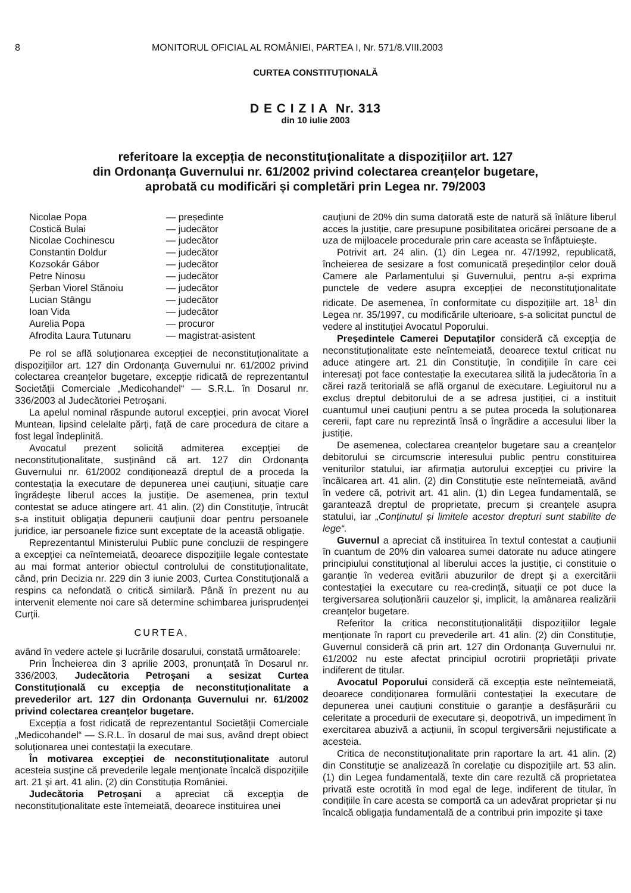8 MONITORUL OFICIAL AL ROMÂNIEI, PARTEA I, Nr. 571/8.VIII.2003
CURTEA CONSTITUȚIONALĂ
D E C I Z I A Nr. 313
din 10 iulie 2003
referitoare la excepția de neconstituționalitate a dispozițiilor art. 127
din Ordonanța Guvernului nr. 61/2002 privind colectarea creanțelor bugetare,
aprobată cu modificări și completări prin Legea nr. 79/2003
| Nicolae Popa | — președinte |
| Costică Bulai | — judecător |
| Nicolae Cochinescu | — judecător |
| Constantin Doldur | — judecător |
| Kozsokár Gábor | — judecător |
| Petre Ninosu | — judecător |
| Șerban Viorel Stănoiu | — judecător |
| Lucian Stângu | — judecător |
| Ioan Vida | — judecător |
| Aurelia Popa | — procuror |
| Afrodita Laura Tutunaru | — magistrat-asistent |
Pe rol se află soluționarea excepției de neconstituționalitate a dispozițiilor art. 127 din Ordonanța Guvernului nr. 61/2002 privind colectarea creanțelor bugetare, excepție ridicată de reprezentantul Societății Comerciale „Medicohandel“ — S.R.L. în Dosarul nr. 336/2003 al Judecătoriei Petroșani.
La apelul nominal răspunde autorul excepției, prin avocat Viorel Muntean, lipsind celelalte părți, față de care procedura de citare a fost legal îndeplinită.
Avocatul prezent solicită admiterea excepției de neconstituționalitate, susținând că art. 127 din Ordonanța Guvernului nr. 61/2002 condiționează dreptul de a proceda la contestația la executare de depunerea unei cauțiuni, situație care îngrădește liberul acces la justiție. De asemenea, prin textul contestat se aduce atingere art. 41 alin. (2) din Constituție, întrucât s-a instituit obligația depunerii cauțiunii doar pentru persoanele juridice, iar persoanele fizice sunt exceptate de la această obligație.
Reprezentantul Ministerului Public pune concluzii de respingere a excepției ca neîntemeiată, deoarece dispozițiile legale contestate au mai format anterior obiectul controlului de constituționalitate, când, prin Decizia nr. 229 din 3 iunie 2003, Curtea Constituțională a respins ca nefondată o critică similară. Până în prezent nu au intervenit elemente noi care să determine schimbarea jurisprudenței Curții.
CURTEA,
având în vedere actele și lucrările dosarului, constată următoarele:
Prin Încheierea din 3 aprilie 2003, pronunțată în Dosarul nr. 336/2003, Judecătoria Petroșani a sesizat Curtea Constituțională cu excepția de neconstituționalitate a prevederilor art. 127 din Ordonanța Guvernului nr. 61/2002 privind colectarea creanțelor bugetare.
Excepția a fost ridicată de reprezentantul Societății Comerciale „Medicohandel“ — S.R.L. în dosarul de mai sus, având drept obiect soluționarea unei contestații la executare.
În motivarea excepției de neconstituționalitate autorul acesteia susține că prevederile legale menționate încalcă dispozițiile art. 21 și art. 41 alin. (2) din Constituția României.
Judecătoria Petroșani a apreciat că excepția de neconstituționalitate este întemeiată, deoarece instituirea unei
cauțiuni de 20% din suma datorată este de natură să înlăture liberul acces la justiție, care presupune posibilitatea oricărei persoane de a uza de mijloacele procedurale prin care aceasta se înfăptuiește.
Potrivit art. 24 alin. (1) din Legea nr. 47/1992, republicată, încheierea de sesizare a fost comunicată președinților celor două Camere ale Parlamentului și Guvernului, pentru a-și exprima punctele de vedere asupra excepției de neconstituționalitate ridicate. De asemenea, în conformitate cu dispozițiile art. 18<sup>1</sup> din Legea nr. 35/1997, cu modificările ulterioare, s-a solicitat punctul de vedere al instituției Avocatul Poporului.
Președintele Camerei Deputaților consideră că excepția de neconstituționalitate este neîntemeiată, deoarece textul criticat nu aduce atingere art. 21 din Constituție, în condițiile în care cei interesați pot face contestație la executarea silită la judecătoria în a cărei rază teritorială se află organul de executare. Legiuitorul nu a exclus dreptul debitorului de a se adresa justiției, ci a instituit cuantumul unei cauțiuni pentru a se putea proceda la soluționarea cererii, fapt care nu reprezintă însă o îngrădire a accesului liber la justiție.
De asemenea, colectarea creanțelor bugetare sau a creanțelor debitorului se circumscrie interesului public pentru constituirea veniturilor statului, iar afirmația autorului excepției cu privire la încălcarea art. 41 alin. (2) din Constituție este neîntemeiată, având în vedere că, potrivit art. 41 alin. (1) din Legea fundamentală, se garantează dreptul de proprietate, precum și creanțele asupra statului, iar „Conținutul și limitele acestor drepturi sunt stabilite de lege“.
Guvernul a apreciat că instituirea în textul contestat a cauțiunii în cuantum de 20% din valoarea sumei datorate nu aduce atingere principiului constituțional al liberului acces la justiție, ci constituie o garanție în vederea evitării abuzurilor de drept și a exercitării contestației la executare cu rea-credință, situații ce pot duce la tergiversarea soluționării cauzelor și, implicit, la amânarea realizării creanțelor bugetare.
Referitor la critica neconstituționalității dispozițiilor legale menționate în raport cu prevederile art. 41 alin. (2) din Constituție, Guvernul consideră că prin art. 127 din Ordonanța Guvernului nr. 61/2002 nu este afectat principiul ocrotirii proprietății private indiferent de titular.
Avocatul Poporului consideră că excepția este neîntemeiată, deoarece condiționarea formulării contestației la executare de depunerea unei cauțiuni constituie o garanție a desfășurării cu celeritate a procedurii de executare și, deopotrivă, un impediment în exercitarea abuzivă a acțiunii, în scopul tergiversării nejustificate a acesteia.
Critica de neconstituționalitate prin raportare la art. 41 alin. (2) din Constituție se analizează în corelație cu dispozițiile art. 53 alin. (1) din Legea fundamentală, texte din care rezultă că proprietatea privată este ocrotită în mod egal de lege, indiferent de titular, în condițiile în care acesta se comportă ca un adevărat proprietar și nu încalcă obligația fundamentală de a contribui prin impozite și taxe